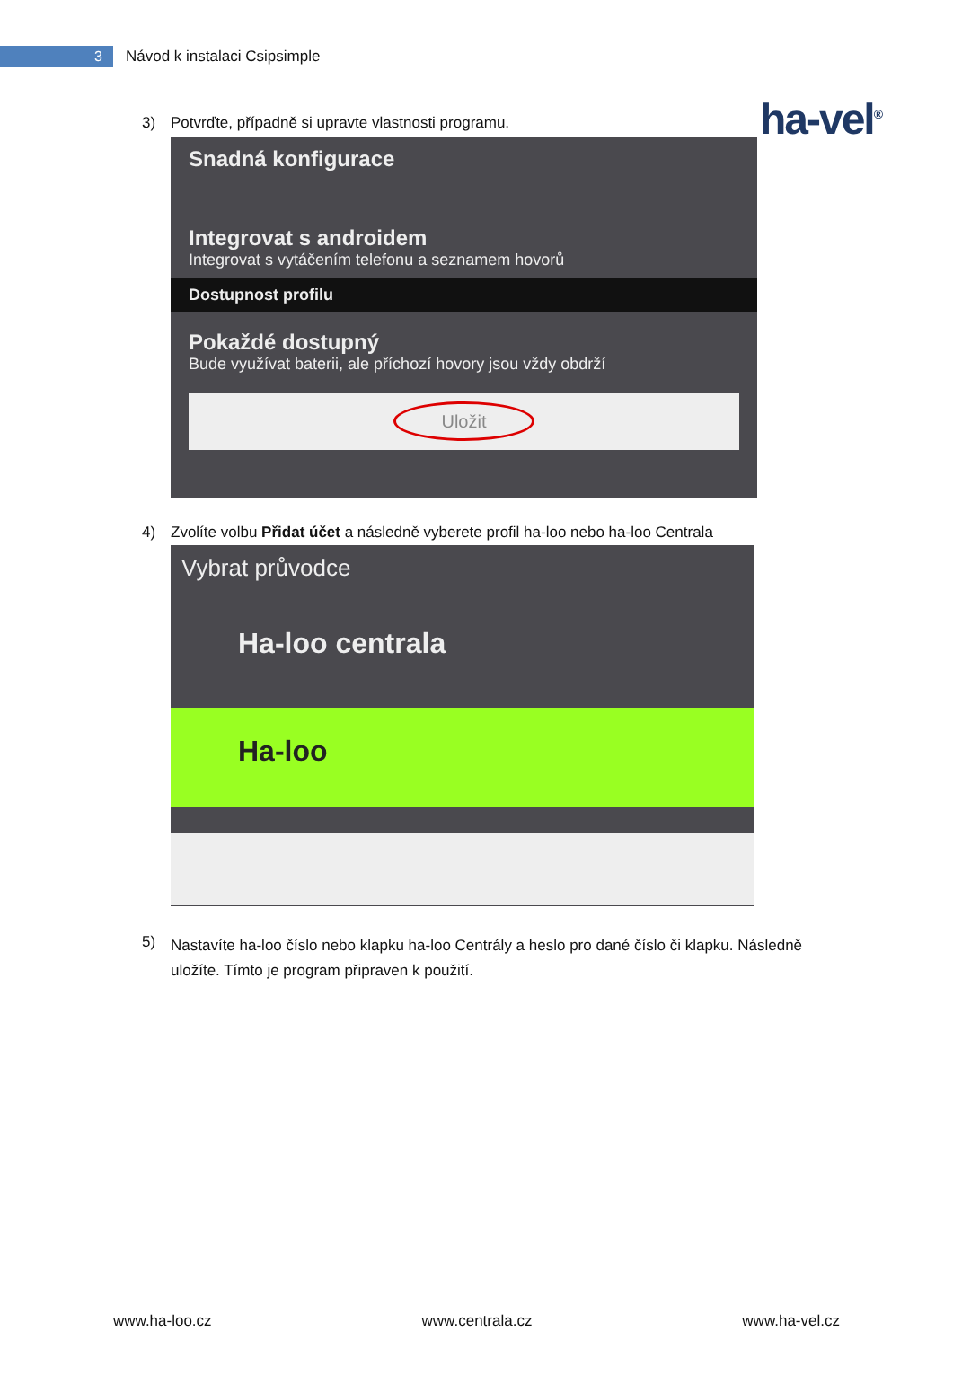3
Návod k instalaci Csipsimple
ha-vel<sup>®</sup>
3) Potvrďte, případně si upravte vlastnosti programu.
Snadná konfigurace
Integrovat s androidem
Integrovat s vytáčením telefonu a seznamem hovorů
Dostupnost profilu
Pokaždé dostupný
Bude využívat baterii, ale příchozí hovory jsou vždy obdrží
Uložit
4) Zvolíte volbu Přidat účet a následně vyberete profil ha-loo nebo ha-loo Centrala
Vybrat průvodce
Ha-loo centrala
Ha-loo
5) Nastavíte ha-loo číslo nebo klapku ha-loo Centrály a heslo pro dané číslo či klapku. Následně uložíte. Tímto je program připraven k použití.
www.ha-loo.cz www.centrala.cz www.ha-vel.cz